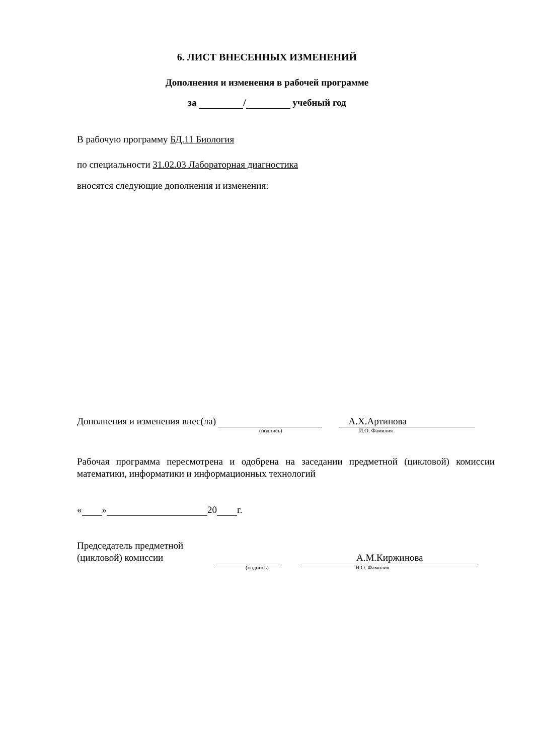6. ЛИСТ ВНЕСЕННЫХ ИЗМЕНЕНИЙ
Дополнения и изменения в рабочей программе
за / учебный год
В рабочую программу БД.11 Биология
по специальности 31.02.03 Лабораторная диагностика
вносятся следующие дополнения и изменения:
Дополнения и изменения внес(ла) А.Х.Артинова
(подпись) И.О. Фамилия
Рабочая программа пересмотрена и одобрена на заседании предметной (цикловой) комиссии математики, информатики и информационных технологий
« » 20 г.
Председатель предметной
(цикловой) комиссии А.М.Киржинова
(подпись) И.О. Фамилия